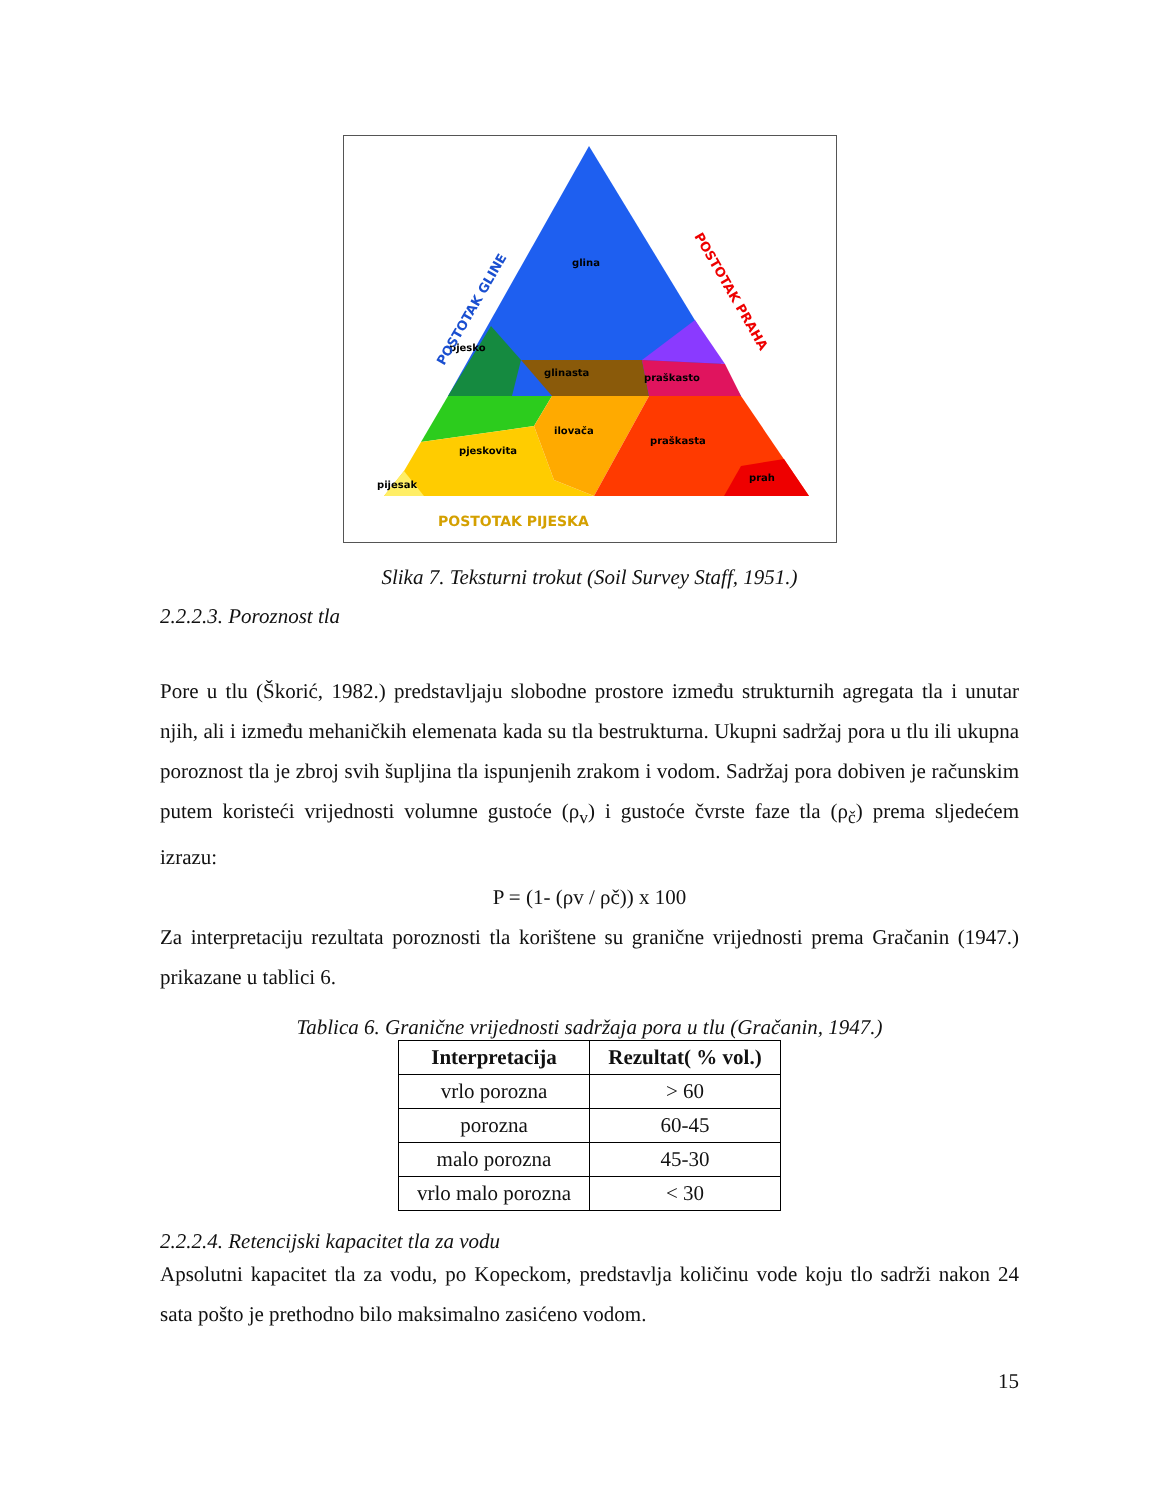glina
pjesko
glinasta
ilovača
praškasto
praškasta
prah
pjeskovita
pijesak
POSTOTAK PIJESKA
POSTOTAK GLINE
POSTOTAK PRAHA
Slika 7. Teksturni trokut (Soil Survey Staff, 1951.)
2.2.2.3. Poroznost tla
Pore u tlu (Škorić, 1982.) predstavljaju slobodne prostore između strukturnih agregata tla i unutar njih, ali i između mehaničkih elemenata kada su tla bestrukturna. Ukupni sadržaj pora u tlu ili ukupna poroznost tla je zbroj svih šupljina tla ispunjenih zrakom i vodom. Sadržaj pora dobiven je računskim putem koristeći vrijednosti volumne gustoće (ρ<sub>v</sub>) i gustoće čvrste faze tla (ρ<sub>č</sub>) prema sljedećem izrazu:
P = (1- (ρv / ρč)) x 100
Za interpretaciju rezultata poroznosti tla korištene su granične vrijednosti prema Gračanin (1947.) prikazane u tablici 6.
Tablica 6. Granične vrijednosti sadržaja pora u tlu (Gračanin, 1947.)
| Interpretacija | Rezultat( % vol.) |
| --- | --- |
| vrlo porozna | > 60 |
| porozna | 60-45 |
| malo porozna | 45-30 |
| vrlo malo porozna | < 30 |
2.2.2.4. Retencijski kapacitet tla za vodu
Apsolutni kapacitet tla za vodu, po Kopeckom, predstavlja količinu vode koju tlo sadrži nakon 24 sata pošto je prethodno bilo maksimalno zasićeno vodom.
15